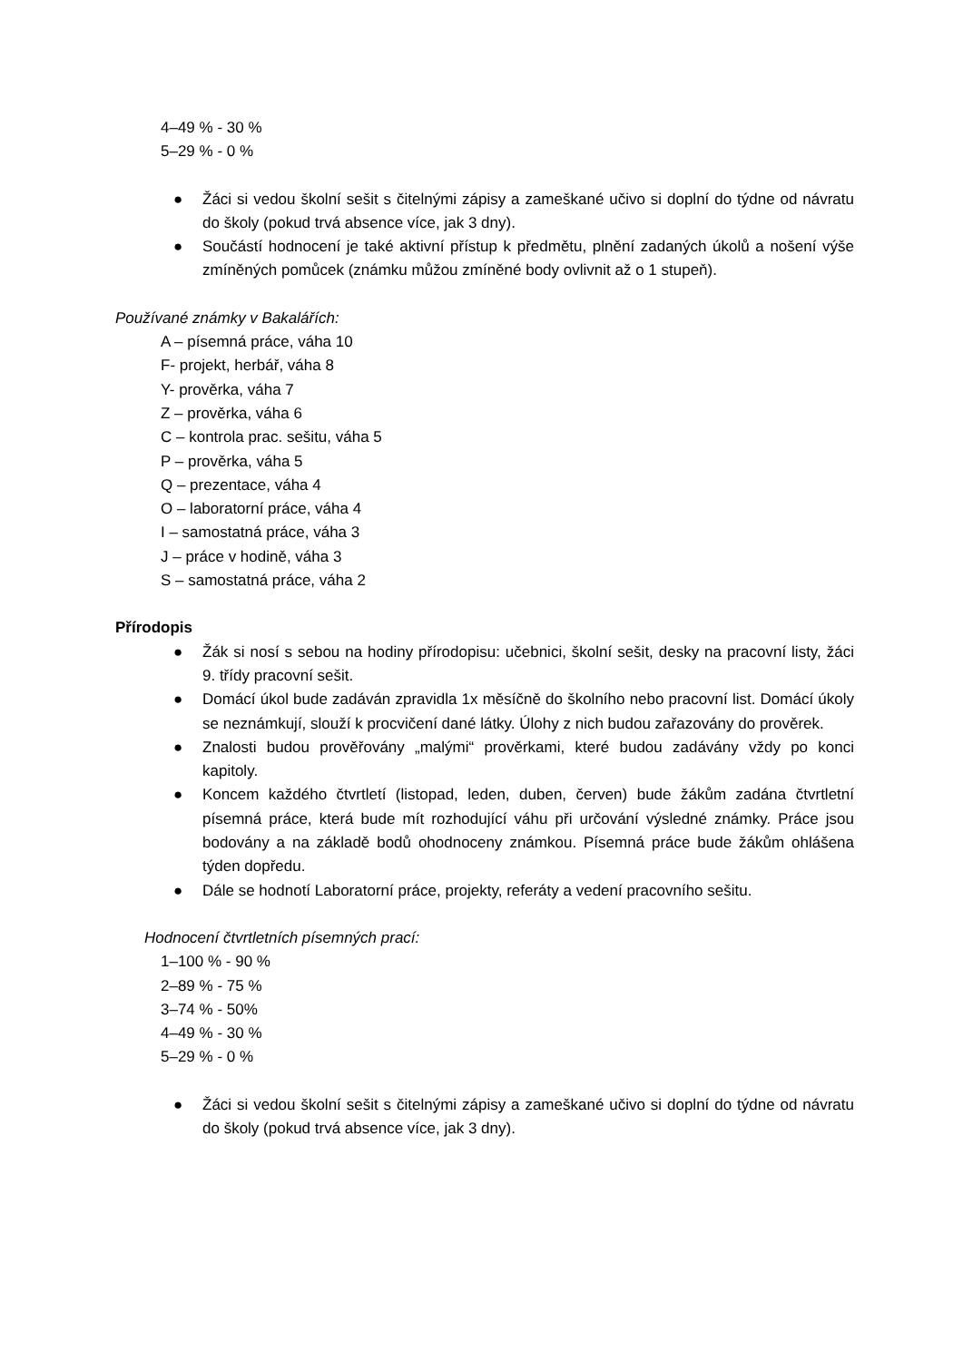4–49 % - 30 %
5–29 % - 0 %
● Žáci si vedou školní sešit s čitelnými zápisy a zameškané učivo si doplní do týdne od návratu do školy (pokud trvá absence více, jak 3 dny).
● Součástí hodnocení je také aktivní přístup k předmětu, plnění zadaných úkolů a nošení výše zmíněných pomůcek (známku můžou zmíněné body ovlivnit až o 1 stupeň).
Používané známky v Bakalářích:
A – písemná práce, váha 10
F- projekt, herbář, váha 8
Y- prověrka, váha 7
Z – prověrka, váha 6
C – kontrola prac. sešitu, váha 5
P – prověrka, váha 5
Q – prezentace, váha 4
O – laboratorní práce, váha 4
I – samostatná práce, váha 3
J – práce v hodině, váha 3
S – samostatná práce, váha 2
Přírodopis
● Žák si nosí s sebou na hodiny přírodopisu: učebnici, školní sešit, desky na pracovní listy, žáci 9. třídy pracovní sešit.
● Domácí úkol bude zadáván zpravidla 1x měsíčně do školního nebo pracovní list. Domácí úkoly se neznámkují, slouží k procvičení dané látky. Úlohy z nich budou zařazovány do prověrek.
● Znalosti budou prověřovány „malými“ prověrkami, které budou zadávány vždy po konci kapitoly.
● Koncem každého čtvrtletí (listopad, leden, duben, červen) bude žákům zadána čtvrtletní písemná práce, která bude mít rozhodující váhu při určování výsledné známky. Práce jsou bodovány a na základě bodů ohodnoceny známkou. Písemná práce bude žákům ohlášena týden dopředu.
● Dále se hodnotí Laboratorní práce, projekty, referáty a vedení pracovního sešitu.
Hodnocení čtvrtletních písemných prací:
1–100 % - 90 %
2–89 % - 75 %
3–74 % - 50%
4–49 % - 30 %
5–29 % - 0 %
● Žáci si vedou školní sešit s čitelnými zápisy a zameškané učivo si doplní do týdne od návratu do školy (pokud trvá absence více, jak 3 dny).